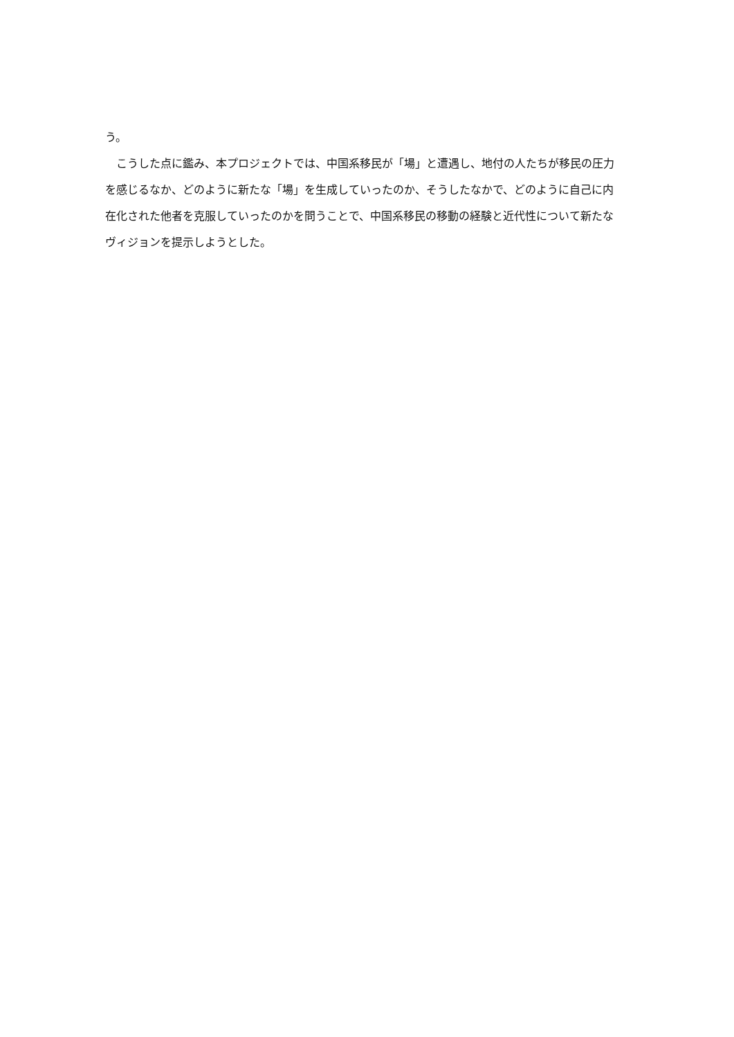う。
　こうした点に鑑み、本プロジェクトでは、中国系移民が「場」と遭遇し、地付の人たちが移民の圧力を感じるなか、どのように新たな「場」を生成していったのか、そうしたなかで、どのように自己に内在化された他者を克服していったのかを問うことで、中国系移民の移動の経験と近代性について新たなヴィジョンを提示しようとした。